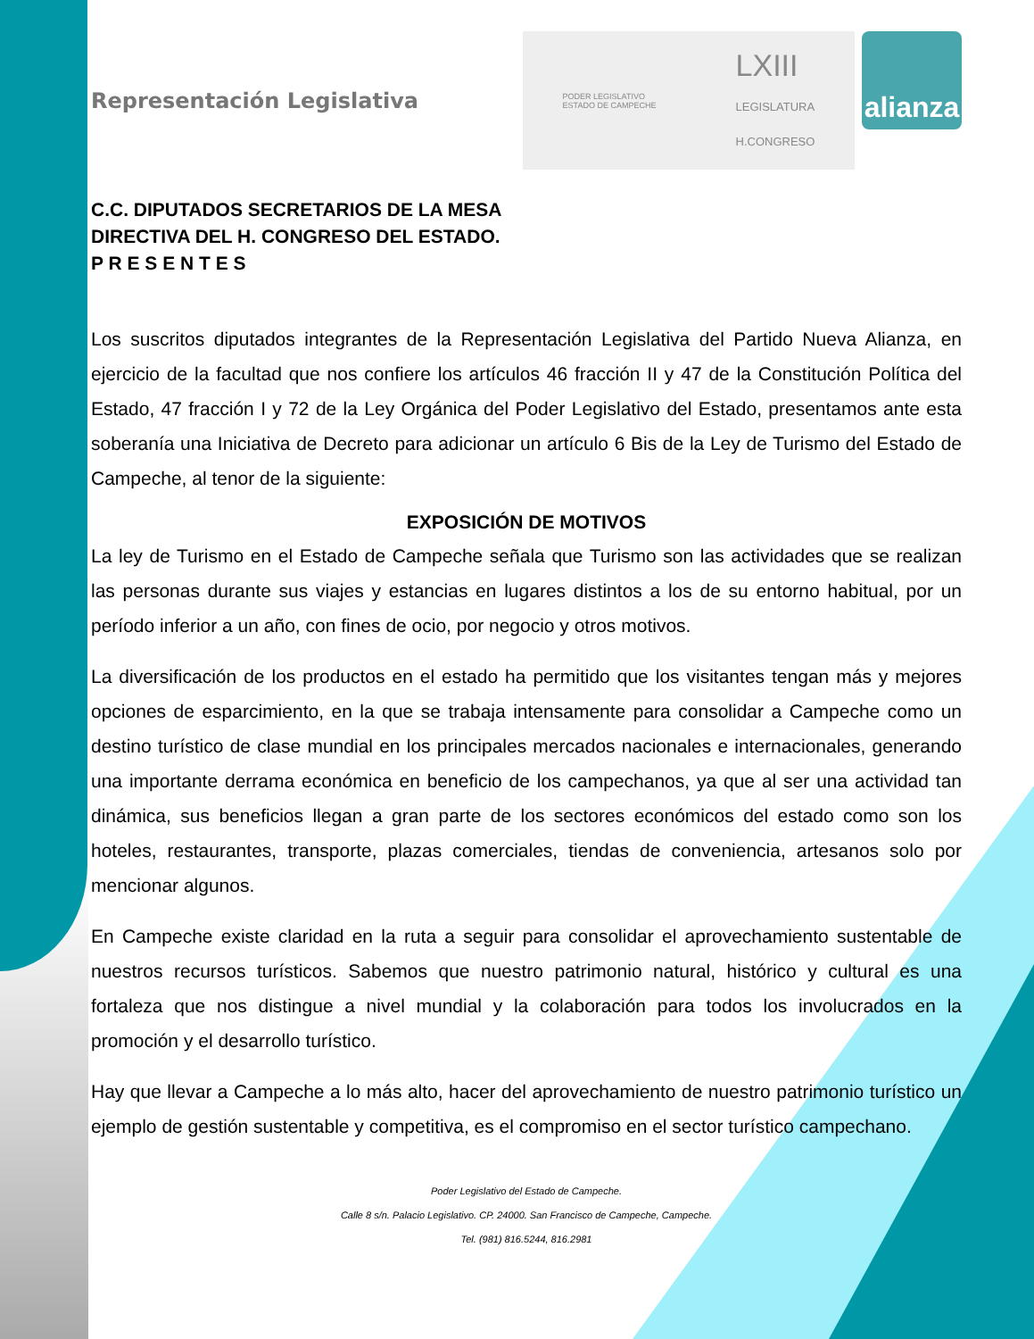Representación Legislativa
PODER LEGISLATIVO
ESTADO DE CAMPECHE LXIII
LEGISLATURA
H.CONGRESO
alianza
C.C. DIPUTADOS SECRETARIOS DE LA MESA
DIRECTIVA DEL H. CONGRESO DEL ESTADO.
P R E S E N T E S
Los suscritos diputados integrantes de la Representación Legislativa del Partido Nueva Alianza, en ejercicio de la facultad que nos confiere los artículos 46 fracción II y 47 de la Constitución Política del Estado, 47 fracción I y 72 de la Ley Orgánica del Poder Legislativo del Estado, presentamos ante esta soberanía una Iniciativa de Decreto para adicionar un artículo 6 Bis de la Ley de Turismo del Estado de Campeche, al tenor de la siguiente:
EXPOSICIÓN DE MOTIVOS
La ley de Turismo en el Estado de Campeche señala que Turismo son las actividades que se realizan las personas durante sus viajes y estancias en lugares distintos a los de su entorno habitual, por un período inferior a un año, con fines de ocio, por negocio y otros motivos.
La diversificación de los productos en el estado ha permitido que los visitantes tengan más y mejores opciones de esparcimiento, en la que se trabaja intensamente para consolidar a Campeche como un destino turístico de clase mundial en los principales mercados nacionales e internacionales, generando una importante derrama económica en beneficio de los campechanos, ya que al ser una actividad tan dinámica, sus beneficios llegan a gran parte de los sectores económicos del estado como son los hoteles, restaurantes, transporte, plazas comerciales, tiendas de conveniencia, artesanos solo por mencionar algunos.
En Campeche existe claridad en la ruta a seguir para consolidar el aprovechamiento sustentable de nuestros recursos turísticos. Sabemos que nuestro patrimonio natural, histórico y cultural es una fortaleza que nos distingue a nivel mundial y la colaboración para todos los involucrados en la promoción y el desarrollo turístico.
Hay que llevar a Campeche a lo más alto, hacer del aprovechamiento de nuestro patrimonio turístico un ejemplo de gestión sustentable y competitiva, es el compromiso en el sector turístico campechano.
Poder Legislativo del Estado de Campeche.
Calle 8 s/n. Palacio Legislativo. CP. 24000. San Francisco de Campeche, Campeche.
Tel. (981) 816.5244, 816.2981